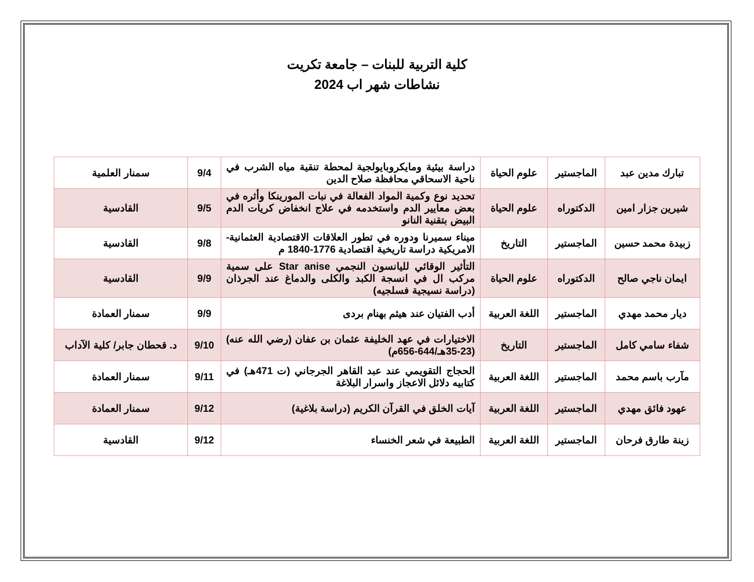كلية التربية للبنات – جامعة تكريت
نشاطات شهر اب 2024
| تبارك مدين عبد | الماجستير | علوم الحياة | دراسة بيئية ومايكروبايولجية لمحطة تنقية مياه الشرب في ناحية الاسحاقي محافظة صلاح الدين | 9/4 | سمنار العلمية |
| شيرين جزار امين | الدكتوراه | علوم الحياة | تحديد نوع وكمية المواد الفعالة في نبات المورينكا وأثره في بعض معايير الدم واستخدمه في علاج انخفاض كريات الدم البيض بتقنية النانو | 9/5 | القادسية |
| زبيدة محمد حسين | الماجستير | التاريخ | ميناء سميرنا ودوره في تطور العلاقات الاقتصادية العثمانية-الامريكية دراسة تاريخية اقتصادية 1776-1840 م | 9/8 | القادسية |
| ايمان ناجي صالح | الدكتوراه | علوم الحياة | التأثير الوقائي لليانسون النجمي Star anise على سمية مركب ال في انسجة الكبد والكلى والدماغ عند الجرذان (دراسة نسيجية فسلجيه) | 9/9 | القادسية |
| ديار محمد مهدي | الماجستير | اللغة العربية | أدب الفتيان عند هيثم بهنام بردى | 9/9 | سمنار العمادة |
| شفاء سامي كامل | الماجستير | التاريخ | الاختيارات في عهد الخليفة عثمان بن عفان (رضي الله عنه) (23-35هـ/644-656م) | 9/10 | د. قحطان جابر/ كلية الآداب |
| مآرب باسم محمد | الماجستير | اللغة العربية | الحجاج التقويمي عند عبد القاهر الجرجاني (ت 471هـ) في كتابيه دلائل الاعجاز واسرار البلاغة | 9/11 | سمنار العمادة |
| عهود فائق مهدي | الماجستير | اللغة العربية | آيات الخلق في القرآن الكريم (دراسة بلاغية) | 9/12 | سمنار العمادة |
| زينة طارق فرحان | الماجستير | اللغة العربية | الطبيعة في شعر الخنساء | 9/12 | القادسية |